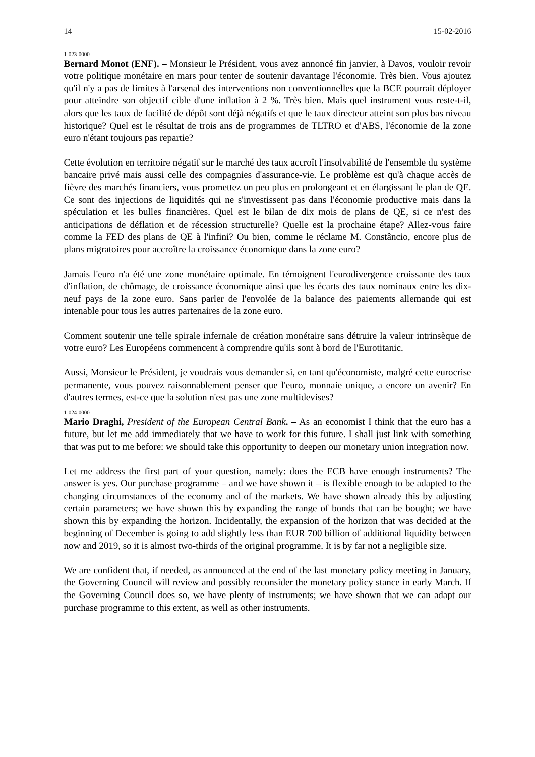14 15-02-2016
1-023-0000
Bernard Monot (ENF). – Monsieur le Président, vous avez annoncé fin janvier, à Davos, vouloir revoir votre politique monétaire en mars pour tenter de soutenir davantage l'économie. Très bien. Vous ajoutez qu'il n'y a pas de limites à l'arsenal des interventions non conventionnelles que la BCE pourrait déployer pour atteindre son objectif cible d'une inflation à 2 %. Très bien. Mais quel instrument vous reste-t-il, alors que les taux de facilité de dépôt sont déjà négatifs et que le taux directeur atteint son plus bas niveau historique? Quel est le résultat de trois ans de programmes de TLTRO et d'ABS, l'économie de la zone euro n'étant toujours pas repartie?
Cette évolution en territoire négatif sur le marché des taux accroît l'insolvabilité de l'ensemble du système bancaire privé mais aussi celle des compagnies d'assurance-vie. Le problème est qu'à chaque accès de fièvre des marchés financiers, vous promettez un peu plus en prolongeant et en élargissant le plan de QE. Ce sont des injections de liquidités qui ne s'investissent pas dans l'économie productive mais dans la spéculation et les bulles financières. Quel est le bilan de dix mois de plans de QE, si ce n'est des anticipations de déflation et de récession structurelle? Quelle est la prochaine étape? Allez-vous faire comme la FED des plans de QE à l'infini? Ou bien, comme le réclame M. Constâncio, encore plus de plans migratoires pour accroître la croissance économique dans la zone euro?
Jamais l'euro n'a été une zone monétaire optimale. En témoignent l'eurodivergence croissante des taux d'inflation, de chômage, de croissance économique ainsi que les écarts des taux nominaux entre les dix-neuf pays de la zone euro. Sans parler de l'envolée de la balance des paiements allemande qui est intenable pour tous les autres partenaires de la zone euro.
Comment soutenir une telle spirale infernale de création monétaire sans détruire la valeur intrinsèque de votre euro? Les Européens commencent à comprendre qu'ils sont à bord de l'Eurotitanic.
Aussi, Monsieur le Président, je voudrais vous demander si, en tant qu'économiste, malgré cette eurocrise permanente, vous pouvez raisonnablement penser que l'euro, monnaie unique, a encore un avenir? En d'autres termes, est-ce que la solution n'est pas une zone multidevises?
1-024-0000
Mario Draghi, President of the European Central Bank. – As an economist I think that the euro has a future, but let me add immediately that we have to work for this future. I shall just link with something that was put to me before: we should take this opportunity to deepen our monetary union integration now.
Let me address the first part of your question, namely: does the ECB have enough instruments? The answer is yes. Our purchase programme – and we have shown it – is flexible enough to be adapted to the changing circumstances of the economy and of the markets. We have shown already this by adjusting certain parameters; we have shown this by expanding the range of bonds that can be bought; we have shown this by expanding the horizon. Incidentally, the expansion of the horizon that was decided at the beginning of December is going to add slightly less than EUR 700 billion of additional liquidity between now and 2019, so it is almost two-thirds of the original programme. It is by far not a negligible size.
We are confident that, if needed, as announced at the end of the last monetary policy meeting in January, the Governing Council will review and possibly reconsider the monetary policy stance in early March. If the Governing Council does so, we have plenty of instruments; we have shown that we can adapt our purchase programme to this extent, as well as other instruments.